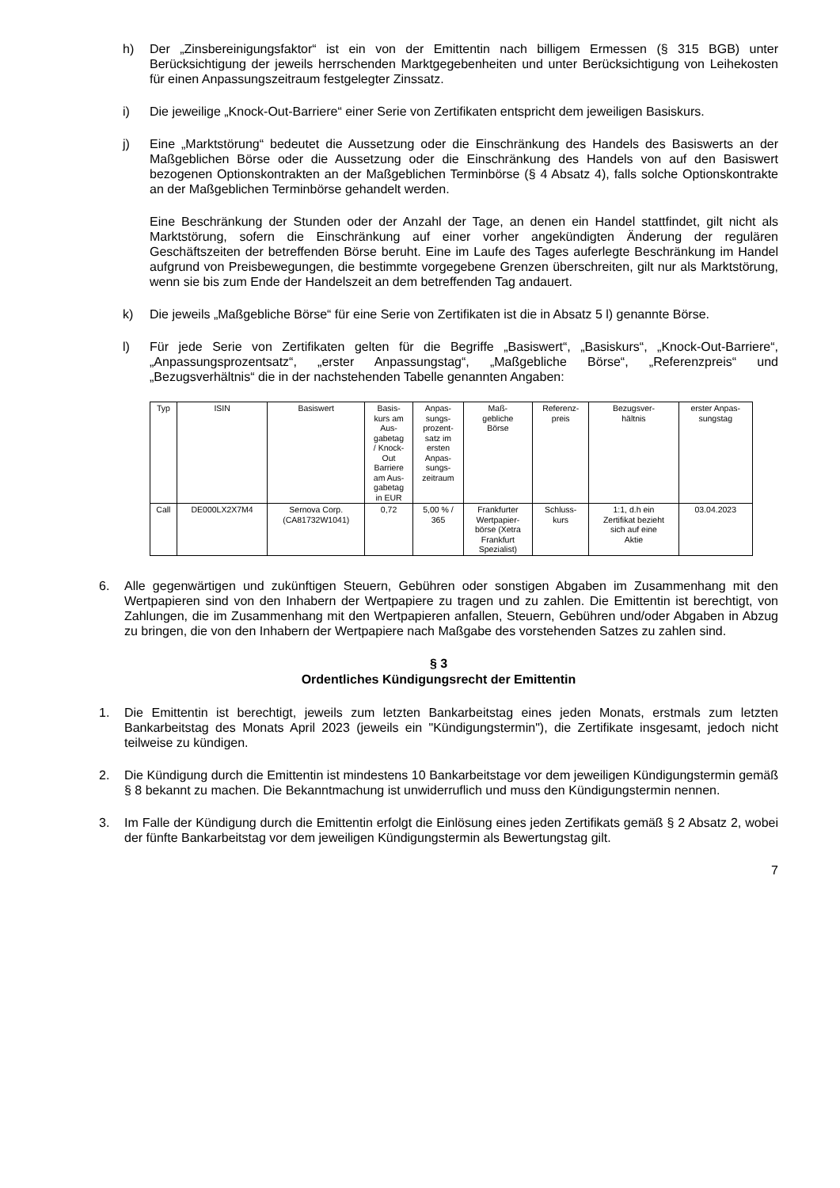h) Der „Zinsbereinigungsfaktor“ ist ein von der Emittentin nach billigem Ermessen (§ 315 BGB) unter Berücksichtigung der jeweils herrschenden Marktgegebenheiten und unter Berücksichtigung von Leihekosten für einen Anpassungszeitraum festgelegter Zinssatz.
i) Die jeweilige „Knock-Out-Barriere“ einer Serie von Zertifikaten entspricht dem jeweiligen Basiskurs.
j) Eine „Marktstörung“ bedeutet die Aussetzung oder die Einschränkung des Handels des Basiswerts an der Maßgeblichen Börse oder die Aussetzung oder die Einschränkung des Handels von auf den Basiswert bezogenen Optionskontrakten an der Maßgeblichen Terminbörse (§ 4 Absatz 4), falls solche Optionskontrakte an der Maßgeblichen Terminbörse gehandelt werden.
Eine Beschränkung der Stunden oder der Anzahl der Tage, an denen ein Handel stattfindet, gilt nicht als Marktstörung, sofern die Einschränkung auf einer vorher angekündigten Änderung der regulären Geschäftszeiten der betreffenden Börse beruht. Eine im Laufe des Tages auferlegte Beschränkung im Handel aufgrund von Preisbewegungen, die bestimmte vorgegebene Grenzen überschreiten, gilt nur als Marktstörung, wenn sie bis zum Ende der Handelszeit an dem betreffenden Tag andauert.
k) Die jeweils „Maßgebliche Börse“ für eine Serie von Zertifikaten ist die in Absatz 5 l) genannte Börse.
l) Für jede Serie von Zertifikaten gelten für die Begriffe „Basiswert“, „Basiskurs“, „Knock-Out-Barriere“, „Anpassungsprozentsatz“, „erster Anpassungstag“, „Maßgebliche Börse“, „Referenzpreis“ und „Bezugsverhältnis“ die in der nachstehenden Tabelle genannten Angaben:
| Typ | ISIN | Basiswert | Basis- kurs am Aus- gabetag / Knock- Out Barriere am Aus- gabetag in EUR | Anpas- sungs- prozent- satz im ersten Anpas- sungs- zeitraum | Maß- gebliche Börse | Referenz- preis | Bezugsver- hältnis | erster Anpas- sungstag |
| --- | --- | --- | --- | --- | --- | --- | --- | --- |
| Call | DE000LX2X7M4 | Sernova Corp. (CA81732W1041) | 0,72 | 5,00 % / 365 | Frankfurter Wertpapier- börse (Xetra Frankfurt Spezialist) | Schluss- kurs | 1:1, d.h ein Zertifikat bezieht sich auf eine Aktie | 03.04.2023 |
6. Alle gegenwärtigen und zukünftigen Steuern, Gebühren oder sonstigen Abgaben im Zusammenhang mit den Wertpapieren sind von den Inhabern der Wertpapiere zu tragen und zu zahlen. Die Emittentin ist berechtigt, von Zahlungen, die im Zusammenhang mit den Wertpapieren anfallen, Steuern, Gebühren und/oder Abgaben in Abzug zu bringen, die von den Inhabern der Wertpapiere nach Maßgabe des vorstehenden Satzes zu zahlen sind.
§ 3
Ordentliches Kündigungsrecht der Emittentin
1. Die Emittentin ist berechtigt, jeweils zum letzten Bankarbeitstag eines jeden Monats, erstmals zum letzten Bankarbeitstag des Monats April 2023 (jeweils ein "Kündigungstermin"), die Zertifikate insgesamt, jedoch nicht teilweise zu kündigen.
2. Die Kündigung durch die Emittentin ist mindestens 10 Bankarbeitstage vor dem jeweiligen Kündigungstermin gemäß § 8 bekannt zu machen. Die Bekanntmachung ist unwiderruflich und muss den Kündigungstermin nennen.
3. Im Falle der Kündigung durch die Emittentin erfolgt die Einlösung eines jeden Zertifikats gemäß § 2 Absatz 2, wobei der fünfte Bankarbeitstag vor dem jeweiligen Kündigungstermin als Bewertungstag gilt.
7